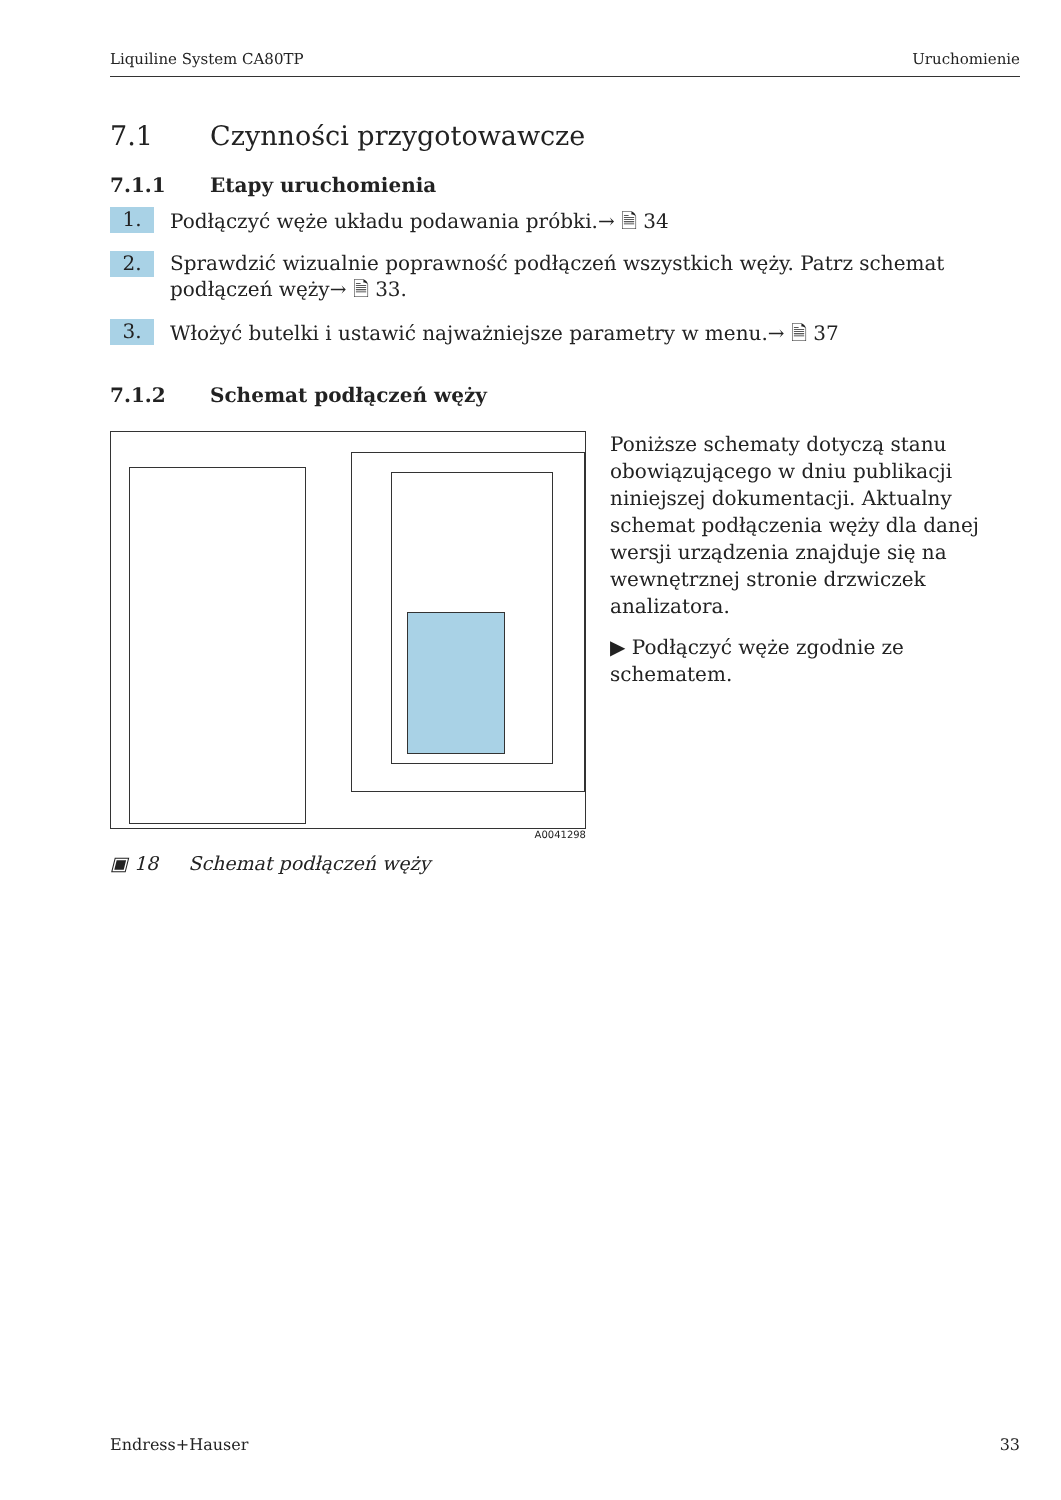Liquiline System CA80TP Uruchomienie
7.1 Czynności przygotowawcze
7.1.1 Etapy uruchomienia
1. Podłączyć węże układu podawania próbki.→ 🗎 34
2. Sprawdzić wizualnie poprawność podłączeń wszystkich węży. Patrz schemat podłączeń węży→ 🗎 33.
3. Włożyć butelki i ustawić najważniejsze parametry w menu.→ 🗎 37
7.1.2 Schemat podłączeń węży
A0041298
▣ 18 Schemat podłączeń węży
Poniższe schematy dotyczą stanu obowiązującego w dniu publikacji niniejszej dokumentacji. Aktualny schemat podłączenia węży dla danej wersji urządzenia znajduje się na wewnętrznej stronie drzwiczek analizatora.
▶ Podłączyć węże zgodnie ze schematem.
Endress+Hauser 33